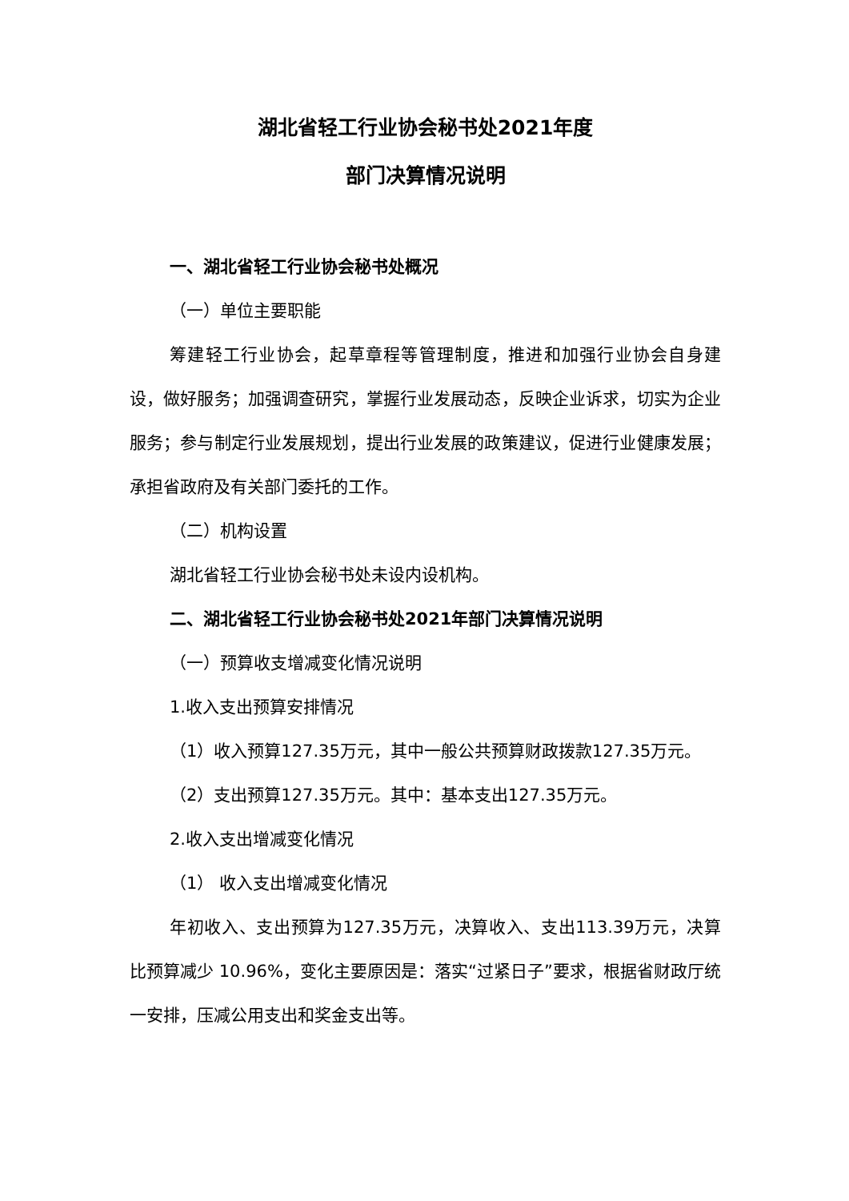湖北省轻工行业协会秘书处2021年度
部门决算情况说明
一、湖北省轻工行业协会秘书处概况
（一）单位主要职能
筹建轻工行业协会，起草章程等管理制度，推进和加强行业协会自身建设，做好服务；加强调查研究，掌握行业发展动态，反映企业诉求，切实为企业服务；参与制定行业发展规划，提出行业发展的政策建议，促进行业健康发展；承担省政府及有关部门委托的工作。
（二）机构设置
湖北省轻工行业协会秘书处未设内设机构。
二、湖北省轻工行业协会秘书处2021年部门决算情况说明
（一）预算收支增减变化情况说明
1.收入支出预算安排情况
（1）收入预算127.35万元，其中一般公共预算财政拨款127.35万元。
（2）支出预算127.35万元。其中：基本支出127.35万元。
2.收入支出增减变化情况
（1） 收入支出增减变化情况
年初收入、支出预算为127.35万元，决算收入、支出113.39万元，决算比预算减少 10.96%，变化主要原因是：落实“过紧日子”要求，根据省财政厅统一安排，压减公用支出和奖金支出等。